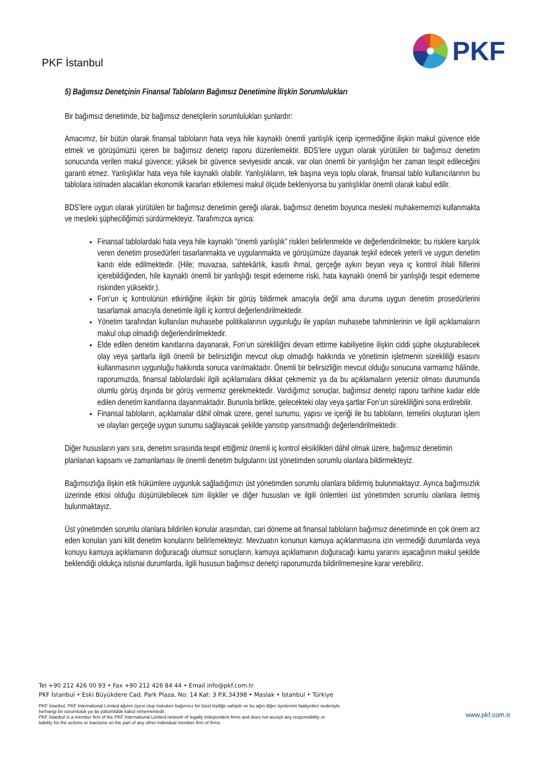PKF İstanbul
PKF
5) Bağımsız Denetçinin Finansal Tabloların Bağımsız Denetimine İlişkin Sorumlulukları
Bir bağımsız denetimde, biz bağımsız denetçilerin sorumlulukları şunlardır:
Amacımız, bir bütün olarak finansal tabloların hata veya hile kaynaklı önemli yanlışlık içerip içermediğine ilişkin makul güvence elde etmek ve görüşümüzü içeren bir bağımsız denetçi raporu düzenlemektir. BDS’lere uygun olarak yürütülen bir bağımsız denetim sonucunda verilen makul güvence; yüksek bir güvence seviyesidir ancak, var olan önemli bir yanlışlığın her zaman tespit edileceğini garanti etmez. Yanlışlıklar hata veya hile kaynaklı olabilir. Yanlışlıkların, tek başına veya toplu olarak, finansal tablo kullanıcılarının bu tablolara istinaden alacakları ekonomik kararları etkilemesi makul ölçüde bekleniyorsa bu yanlışlıklar önemli olarak kabul edilir.
BDS’lere uygun olarak yürütülen bir bağımsız denetimin gereği olarak, bağımsız denetim boyunca mesleki muhakememizi kullanmakta ve mesleki şüpheciliğimizi sürdürmekteyiz. Tarafımızca ayrıca:
Finansal tablolardaki hata veya hile kaynaklı “önemli yanlışlık” riskleri belirlenmekte ve değerlendirilmekte; bu risklere karşılık veren denetim prosedürleri tasarlanmakta ve uygulanmakta ve görüşümüze dayanak teşkil edecek yeterli ve uygun denetim kanıtı elde edilmektedir. (Hile; muvazaa, sahtekârlık, kasıtlı ihmal, gerçeğe aykırı beyan veya iç kontrol ihlali fiillerini içerebildiğinden, hile kaynaklı önemli bir yanlışlığı tespit edememe riski, hata kaynaklı önemli bir yanlışlığı tespit edememe riskinden yüksektir.).
Fon’un iç kontrolünün etkinliğine ilişkin bir görüş bildirmek amacıyla değil ama duruma uygun denetim prosedürlerini tasarlamak amacıyla denetimle ilgili iç kontrol değerlendirilmektedir.
Yönetim tarafından kullanılan muhasebe politikalarının uygunluğu ile yapılan muhasebe tahminlerinin ve ilgili açıklamaların makul olup olmadığı değerlendirilmektedir.
Elde edilen denetim kanıtlarına dayanarak, Fon’un sürekliliğini devam ettirme kabiliyetine ilişkin ciddi şüphe oluşturabilecek olay veya şartlarla ilgili önemli bir belirsizliğin mevcut olup olmadığı hakkında ve yönetimin işletmenin sürekliliği esasını kullanmasının uygunluğu hakkında sonuca varılmaktadır. Önemli bir belirsizliğin mevcut olduğu sonucuna varmamız hâlinde, raporumuzda, finansal tablolardaki ilgili açıklamalara dikkat çekmemiz ya da bu açıklamaların yetersiz olması durumunda olumlu görüş dışında bir görüş vermemiz gerekmektedir. Vardığımız sonuçlar, bağımsız denetçi raporu tarihine kadar elde edilen denetim kanıtlarına dayanmaktadır. Bununla birlikte, gelecekteki olay veya şartlar Fon’un sürekliliğini sona erdirebilir.
Finansal tabloların, açıklamalar dâhil olmak üzere, genel sunumu, yapısı ve içeriği ile bu tabloların, temelini oluşturan işlem ve olayları gerçeğe uygun sunumu sağlayacak şekilde yansıtıp yansıtmadığı değerlendirilmektedir.
Diğer hususların yanı sıra, denetim sırasında tespit ettiğimiz önemli iç kontrol eksiklikleri dâhil olmak üzere, bağımsız denetimin planlanan kapsamı ve zamanlaması ile önemli denetim bulgularını üst yönetimden sorumlu olanlara bildirmekteyiz.
Bağımsızlığa ilişkin etik hükümlere uygunluk sağladığımızı üst yönetimden sorumlu olanlara bildirmiş bulunmaktayız. Ayrıca bağımsızlık üzerinde etkisi olduğu düşünülebilecek tüm ilişkiler ve diğer hususları ve ilgili önlemleri üst yönetimden sorumlu olanlara iletmiş bulunmaktayız.
Üst yönetimden sorumlu olanlara bildirilen konular arasından, cari döneme ait finansal tabloların bağımsız denetiminde en çok önem arz eden konuları yani kilit denetim konularını belirlemekteyiz. Mevzuatın konunun kamuya açıklanmasına izin vermediği durumlarda veya konuyu kamuya açıklamanın doğuracağı olumsuz sonuçların, kamuya açıklamanın doğuracağı kamu yararını aşacağının makul şekilde beklendiği oldukça istisnai durumlarda, ilgili hususun bağımsız denetçi raporumuzda bildirilmemesine karar verebiliriz.
Tel +90 212 426 00 93 • Fax +90 212 426 84 44 • Email info@pkf.com.tr
PKF İstanbul • Eski Büyükdere Cad. Park Plaza, No: 14 Kat: 3 P.K.34398 • Maslak • İstanbul • Türkiye
PKF İstanbul, PKF International Limited ağının üyesi olup hukuken bağımsız bir tüzel kişiliğe sahiptir ve bu ağın diğer üyelerinin faaliyetleri nedeniyle
herhangi bir sorumluluk ya da yükümlülük kabul etmemektedir.
PKF İstanbul is a member firm of the PKF International Limited network of legally independent firms and does not accept any responsibility or
liability for the actions or inactions on the part of any other individual member firm of firms.
www.pkf.com.tr